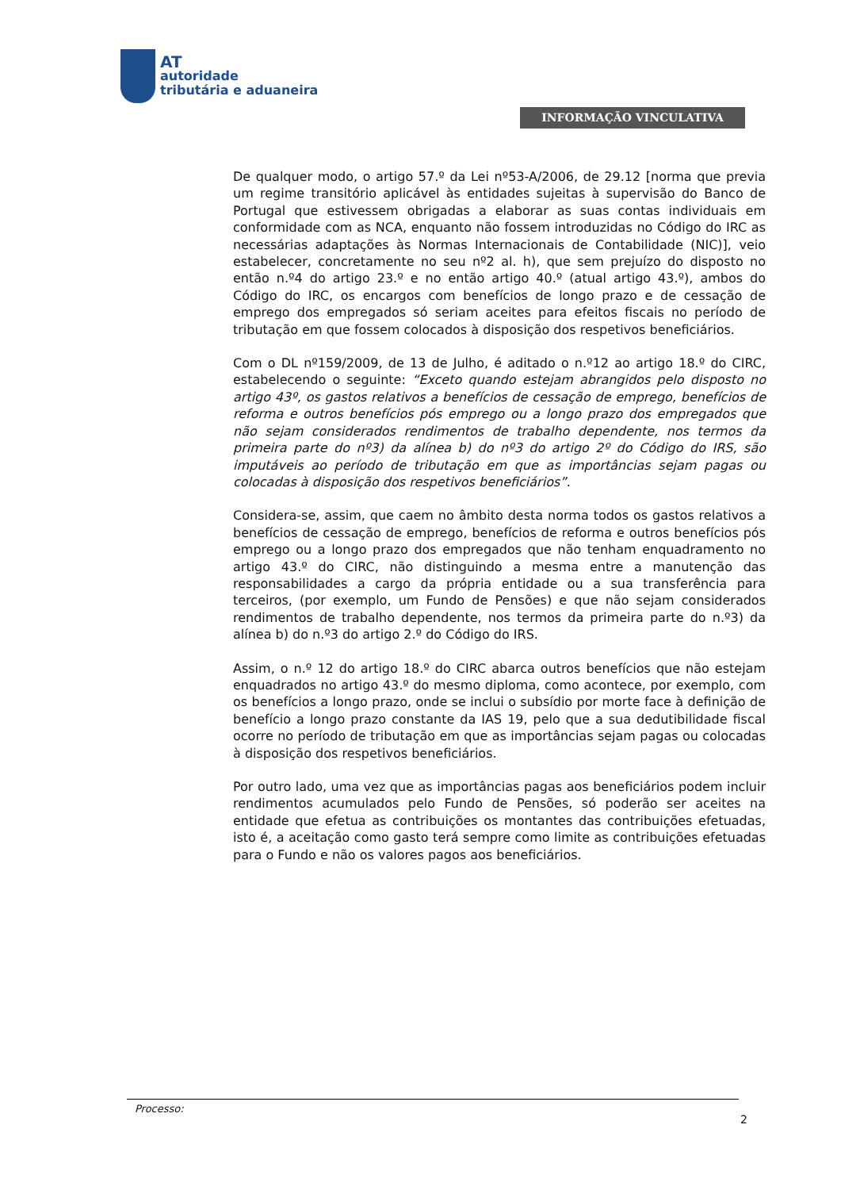AT
autoridade
tributária e aduaneira
INFORMAÇÃO VINCULATIVA
De qualquer modo, o artigo 57.º da Lei nº53-A/2006, de 29.12 [norma que previa um regime transitório aplicável às entidades sujeitas à supervisão do Banco de Portugal que estivessem obrigadas a elaborar as suas contas individuais em conformidade com as NCA, enquanto não fossem introduzidas no Código do IRC as necessárias adaptações às Normas Internacionais de Contabilidade (NIC)], veio estabelecer, concretamente no seu nº2 al. h), que sem prejuízo do disposto no então n.º4 do artigo 23.º e no então artigo 40.º (atual artigo 43.º), ambos do Código do IRC, os encargos com benefícios de longo prazo e de cessação de emprego dos empregados só seriam aceites para efeitos fiscais no período de tributação em que fossem colocados à disposição dos respetivos beneficiários.
Com o DL nº159/2009, de 13 de Julho, é aditado o n.º12 ao artigo 18.º do CIRC, estabelecendo o seguinte: “Exceto quando estejam abrangidos pelo disposto no artigo 43º, os gastos relativos a benefícios de cessação de emprego, benefícios de reforma e outros benefícios pós emprego ou a longo prazo dos empregados que não sejam considerados rendimentos de trabalho dependente, nos termos da primeira parte do nº3) da alínea b) do nº3 do artigo 2º do Código do IRS, são imputáveis ao período de tributação em que as importâncias sejam pagas ou colocadas à disposição dos respetivos beneficiários”.
Considera-se, assim, que caem no âmbito desta norma todos os gastos relativos a benefícios de cessação de emprego, benefícios de reforma e outros benefícios pós emprego ou a longo prazo dos empregados que não tenham enquadramento no artigo 43.º do CIRC, não distinguindo a mesma entre a manutenção das responsabilidades a cargo da própria entidade ou a sua transferência para terceiros, (por exemplo, um Fundo de Pensões) e que não sejam considerados rendimentos de trabalho dependente, nos termos da primeira parte do n.º3) da alínea b) do n.º3 do artigo 2.º do Código do IRS.
Assim, o n.º 12 do artigo 18.º do CIRC abarca outros benefícios que não estejam enquadrados no artigo 43.º do mesmo diploma, como acontece, por exemplo, com os benefícios a longo prazo, onde se inclui o subsídio por morte face à definição de benefício a longo prazo constante da IAS 19, pelo que a sua dedutibilidade fiscal ocorre no período de tributação em que as importâncias sejam pagas ou colocadas à disposição dos respetivos beneficiários.
Por outro lado, uma vez que as importâncias pagas aos beneficiários podem incluir rendimentos acumulados pelo Fundo de Pensões, só poderão ser aceites na entidade que efetua as contribuições os montantes das contribuições efetuadas, isto é, a aceitação como gasto terá sempre como limite as contribuições efetuadas para o Fundo e não os valores pagos aos beneficiários.
Processo:
2